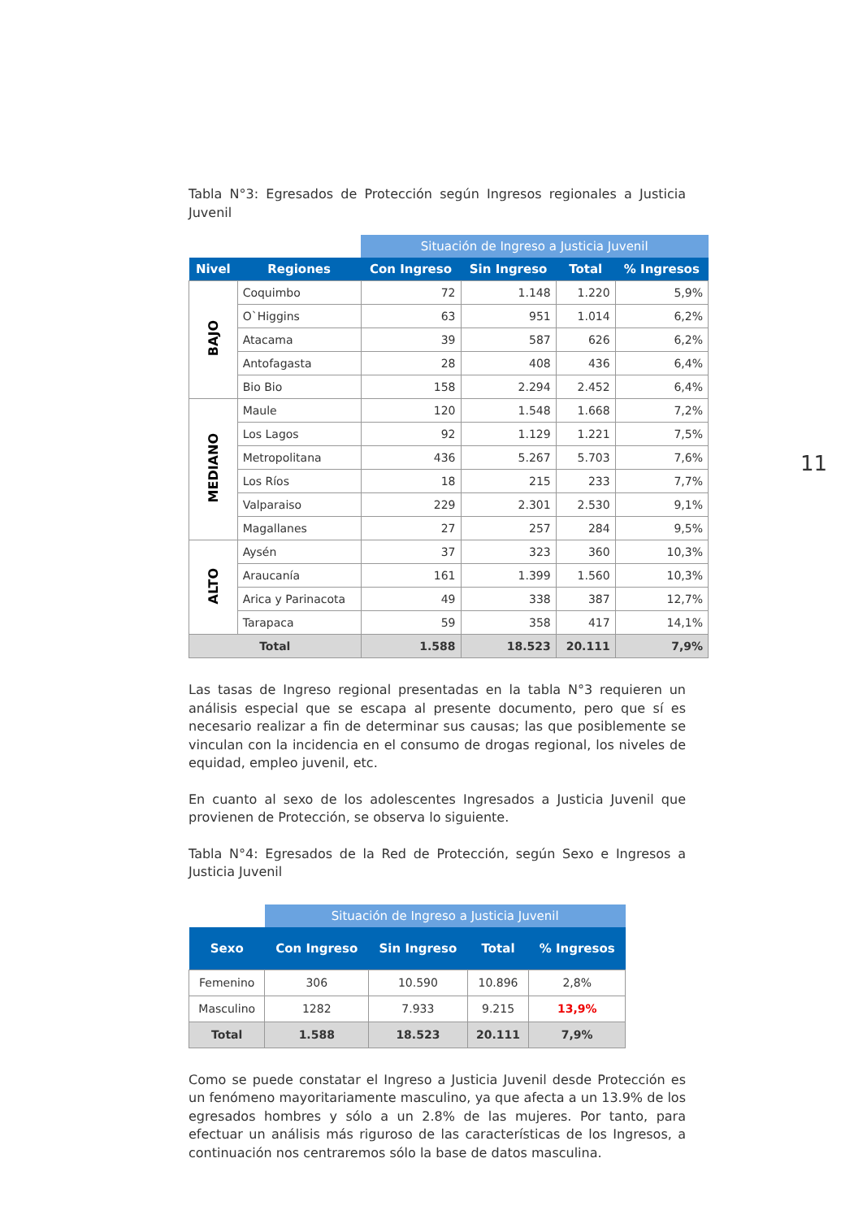11
Tabla N°3: Egresados de Protección según Ingresos regionales a Justicia Juvenil
| | | Situación de Ingreso a Justicia Juvenil | | | |
| --- | --- | --- | --- | --- | --- |
| Nivel | Regiones | Con Ingreso | Sin Ingreso | Total | % Ingresos |
| BAJO | Coquimbo | 72 | 1.148 | 1.220 | 5,9% |
| | O`Higgins | 63 | 951 | 1.014 | 6,2% |
| | Atacama | 39 | 587 | 626 | 6,2% |
| | Antofagasta | 28 | 408 | 436 | 6,4% |
| | Bio Bio | 158 | 2.294 | 2.452 | 6,4% |
| MEDIANO | Maule | 120 | 1.548 | 1.668 | 7,2% |
| | Los Lagos | 92 | 1.129 | 1.221 | 7,5% |
| | Metropolitana | 436 | 5.267 | 5.703 | 7,6% |
| | Los Ríos | 18 | 215 | 233 | 7,7% |
| | Valparaiso | 229 | 2.301 | 2.530 | 9,1% |
| | Magallanes | 27 | 257 | 284 | 9,5% |
| ALTO | Aysén | 37 | 323 | 360 | 10,3% |
| | Araucanía | 161 | 1.399 | 1.560 | 10,3% |
| | Arica y Parinacota | 49 | 338 | 387 | 12,7% |
| | Tarapaca | 59 | 358 | 417 | 14,1% |
| Total | | 1.588 | 18.523 | 20.111 | 7,9% |
Las tasas de Ingreso regional presentadas en la tabla N°3 requieren un análisis especial que se escapa al presente documento, pero que sí es necesario realizar a fin de determinar sus causas; las que posiblemente se vinculan con la incidencia en el consumo de drogas regional, los niveles de equidad, empleo juvenil, etc.
En cuanto al sexo de los adolescentes Ingresados a Justicia Juvenil que provienen de Protección, se observa lo siguiente.
Tabla N°4: Egresados de la Red de Protección, según Sexo e Ingresos a Justicia Juvenil
| | Situación de Ingreso a Justicia Juvenil | | | |
| --- | --- | --- | --- | --- |
| Sexo | Con Ingreso | Sin Ingreso | Total | % Ingresos |
| Femenino | 306 | 10.590 | 10.896 | 2,8% |
| Masculino | 1282 | 7.933 | 9.215 | 13,9% |
| Total | 1.588 | 18.523 | 20.111 | 7,9% |
Como se puede constatar el Ingreso a Justicia Juvenil desde Protección es un fenómeno mayoritariamente masculino, ya que afecta a un 13.9% de los egresados hombres y sólo a un 2.8% de las mujeres. Por tanto, para efectuar un análisis más riguroso de las características de los Ingresos, a continuación nos centraremos sólo la base de datos masculina.